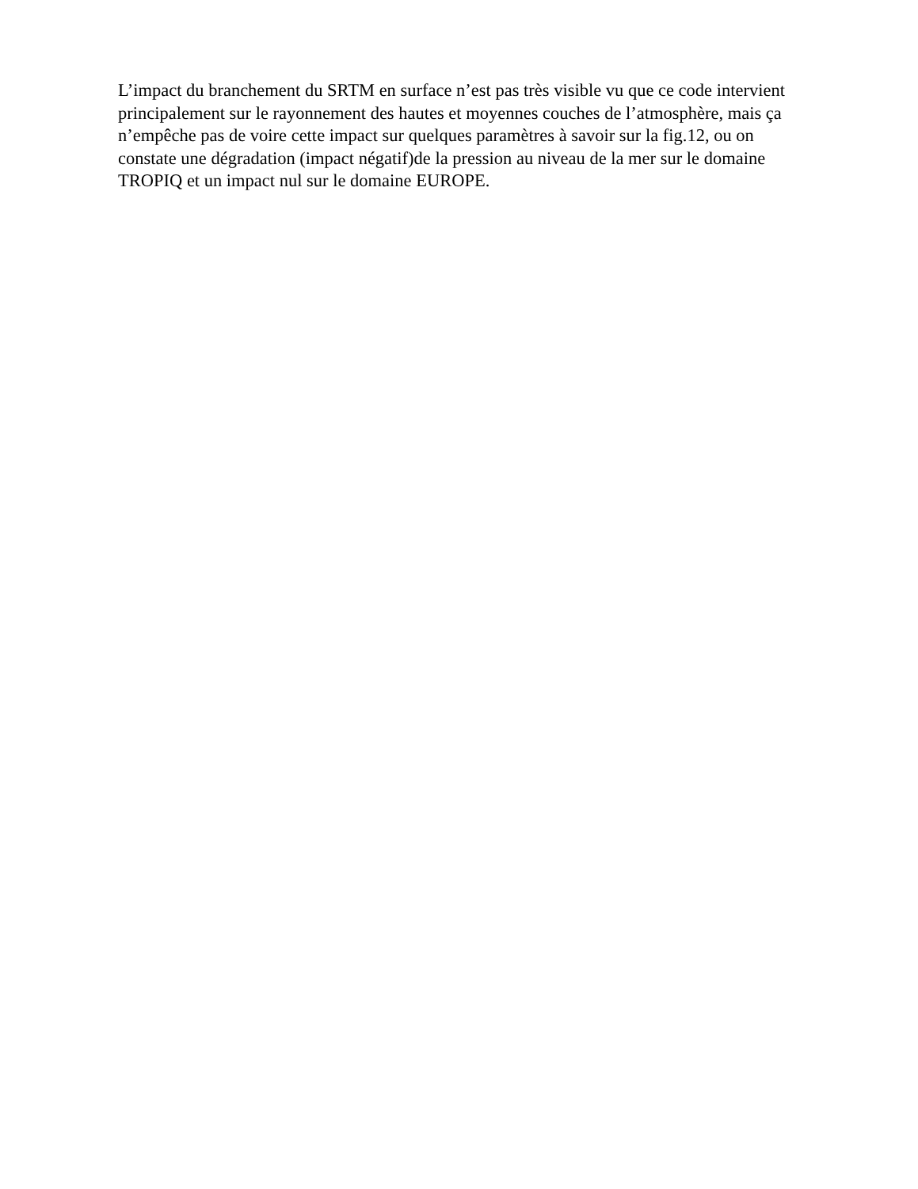L’impact du branchement du SRTM en surface n’est pas très visible vu que ce code intervient principalement sur le rayonnement des hautes et moyennes couches de l’atmosphère, mais ça n’empêche pas de voire cette impact sur quelques paramètres à savoir sur la fig.12, ou on constate une dégradation (impact négatif)de la pression au niveau de la mer sur le domaine TROPIQ et un impact nul sur le domaine EUROPE.